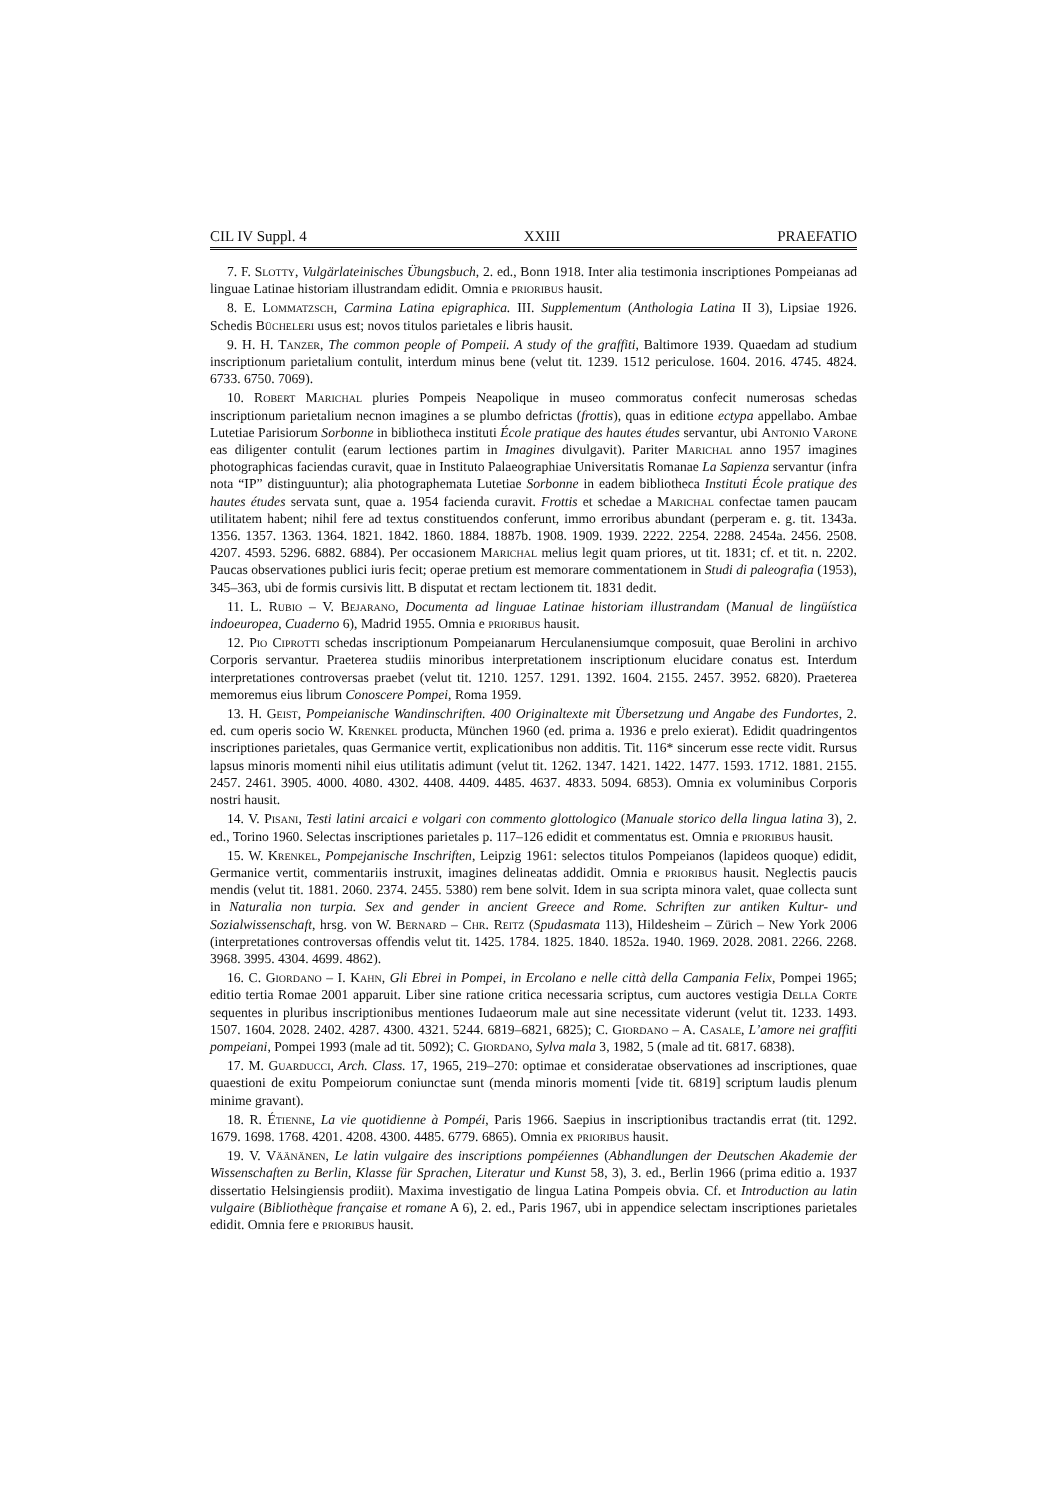CIL IV Suppl. 4 XXIII PRAEFATIO
7. F. Slotty, Vulgärlateinisches Übungsbuch, 2. ed., Bonn 1918. Inter alia testimonia inscriptiones Pompeianas ad linguae Latinae historiam illustrandam edidit. Omnia e prioribus hausit.
8. E. Lommatzsch, Carmina Latina epigraphica. III. Supplementum (Anthologia Latina II 3), Lipsiae 1926. Schedis Bücheleri usus est; novos titulos parietales e libris hausit.
9. H. H. Tanzer, The common people of Pompeii. A study of the graffiti, Baltimore 1939. Quaedam ad studium inscriptionum parietalium contulit, interdum minus bene (velut tit. 1239. 1512 periculose. 1604. 2016. 4745. 4824. 6733. 6750. 7069).
10. Robert Marichal pluries Pompeis Neapolique in museo commoratus confecit numerosas schedas inscriptionum parietalium necnon imagines a se plumbo defrictas (frottis), quas in editione ectypa appellabo. Ambae Lutetiae Parisiorum Sorbonne in bibliotheca instituti École pratique des hautes études servantur, ubi Antonio Varone eas diligenter contulit (earum lectiones partim in Imagines divulgavit). Pariter Marichal anno 1957 imagines photographicas faciendas curavit, quae in Instituto Palaeographiae Universitatis Romanae La Sapienza servantur (infra nota “IP” distinguuntur); alia photographemata Lutetiae Sorbonne in eadem bibliotheca Instituti École pratique des hautes études servata sunt, quae a. 1954 facienda curavit. Frottis et schedae a Marichal confectae tamen paucam utilitatem habent; nihil fere ad textus constituendos conferunt, immo erroribus abundant (perperam e. g. tit. 1343a. 1356. 1357. 1363. 1364. 1821. 1842. 1860. 1884. 1887b. 1908. 1909. 1939. 2222. 2254. 2288. 2454a. 2456. 2508. 4207. 4593. 5296. 6882. 6884). Per occasionem Marichal melius legit quam priores, ut tit. 1831; cf. et tit. n. 2202. Paucas observationes publici iuris fecit; operae pretium est memorare commentationem in Studi di paleografia (1953), 345–363, ubi de formis cursivis litt. B disputat et rectam lectionem tit. 1831 dedit.
11. L. Rubio – V. Bejarano, Documenta ad linguae Latinae historiam illustrandam (Manual de lingüística indoeuropea, Cuaderno 6), Madrid 1955. Omnia e prioribus hausit.
12. Pio Ciprotti schedas inscriptionum Pompeianarum Herculanensiumque composuit, quae Berolini in archivo Corporis servantur. Praeterea studiis minoribus interpretationem inscriptionum elucidare conatus est. Interdum interpretationes controversas praebet (velut tit. 1210. 1257. 1291. 1392. 1604. 2155. 2457. 3952. 6820). Praeterea memoremus eius librum Conoscere Pompei, Roma 1959.
13. H. Geist, Pompeianische Wandinschriften. 400 Originaltexte mit Übersetzung und Angabe des Fundortes, 2. ed. cum operis socio W. Krenkel producta, München 1960 (ed. prima a. 1936 e prelo exierat). Edidit quadringentos inscriptiones parietales, quas Germanice vertit, explicationibus non additis. Tit. 116* sincerum esse recte vidit. Rursus lapsus minoris momenti nihil eius utilitatis adimunt (velut tit. 1262. 1347. 1421. 1422. 1477. 1593. 1712. 1881. 2155. 2457. 2461. 3905. 4000. 4080. 4302. 4408. 4409. 4485. 4637. 4833. 5094. 6853). Omnia ex voluminibus Corporis nostri hausit.
14. V. Pisani, Testi latini arcaici e volgari con commento glottologico (Manuale storico della lingua latina 3), 2. ed., Torino 1960. Selectas inscriptiones parietales p. 117–126 edidit et commentatus est. Omnia e prioribus hausit.
15. W. Krenkel, Pompejanische Inschriften, Leipzig 1961: selectos titulos Pompeianos (lapideos quoque) edidit, Germanice vertit, commentariis instruxit, imagines delineatas addidit. Omnia e prioribus hausit. Neglectis paucis mendis (velut tit. 1881. 2060. 2374. 2455. 5380) rem bene solvit. Idem in sua scripta minora valet, quae collecta sunt in Naturalia non turpia. Sex and gender in ancient Greece and Rome. Schriften zur antiken Kultur- und Sozialwissenschaft, hrsg. von W. Bernard – Chr. Reitz (Spudasmata 113), Hildesheim – Zürich – New York 2006 (interpretationes controversas offendis velut tit. 1425. 1784. 1825. 1840. 1852a. 1940. 1969. 2028. 2081. 2266. 2268. 3968. 3995. 4304. 4699. 4862).
16. C. Giordano – I. Kahn, Gli Ebrei in Pompei, in Ercolano e nelle città della Campania Felix, Pompei 1965; editio tertia Romae 2001 apparuit. Liber sine ratione critica necessaria scriptus, cum auctores vestigia Della Corte sequentes in pluribus inscriptionibus mentiones Iudaeorum male aut sine necessitate viderunt (velut tit. 1233. 1493. 1507. 1604. 2028. 2402. 4287. 4300. 4321. 5244. 6819–6821, 6825); C. Giordano – A. Casale, L’amore nei graffiti pompeiani, Pompei 1993 (male ad tit. 5092); C. Giordano, Sylva mala 3, 1982, 5 (male ad tit. 6817. 6838).
17. M. Guarducci, Arch. Class. 17, 1965, 219–270: optimae et consideratae observationes ad inscriptiones, quae quaestioni de exitu Pompeiorum coniunctae sunt (menda minoris momenti [vide tit. 6819] scriptum laudis plenum minime gravant).
18. R. Étienne, La vie quotidienne à Pompéi, Paris 1966. Saepius in inscriptionibus tractandis errat (tit. 1292. 1679. 1698. 1768. 4201. 4208. 4300. 4485. 6779. 6865). Omnia ex prioribus hausit.
19. V. Väänänen, Le latin vulgaire des inscriptions pompéiennes (Abhandlungen der Deutschen Akademie der Wissenschaften zu Berlin, Klasse für Sprachen, Literatur und Kunst 58, 3), 3. ed., Berlin 1966 (prima editio a. 1937 dissertatio Helsingiensis prodiit). Maxima investigatio de lingua Latina Pompeis obvia. Cf. et Introduction au latin vulgaire (Bibliothèque française et romane A 6), 2. ed., Paris 1967, ubi in appendice selectam inscriptiones parietales edidit. Omnia fere e prioribus hausit.